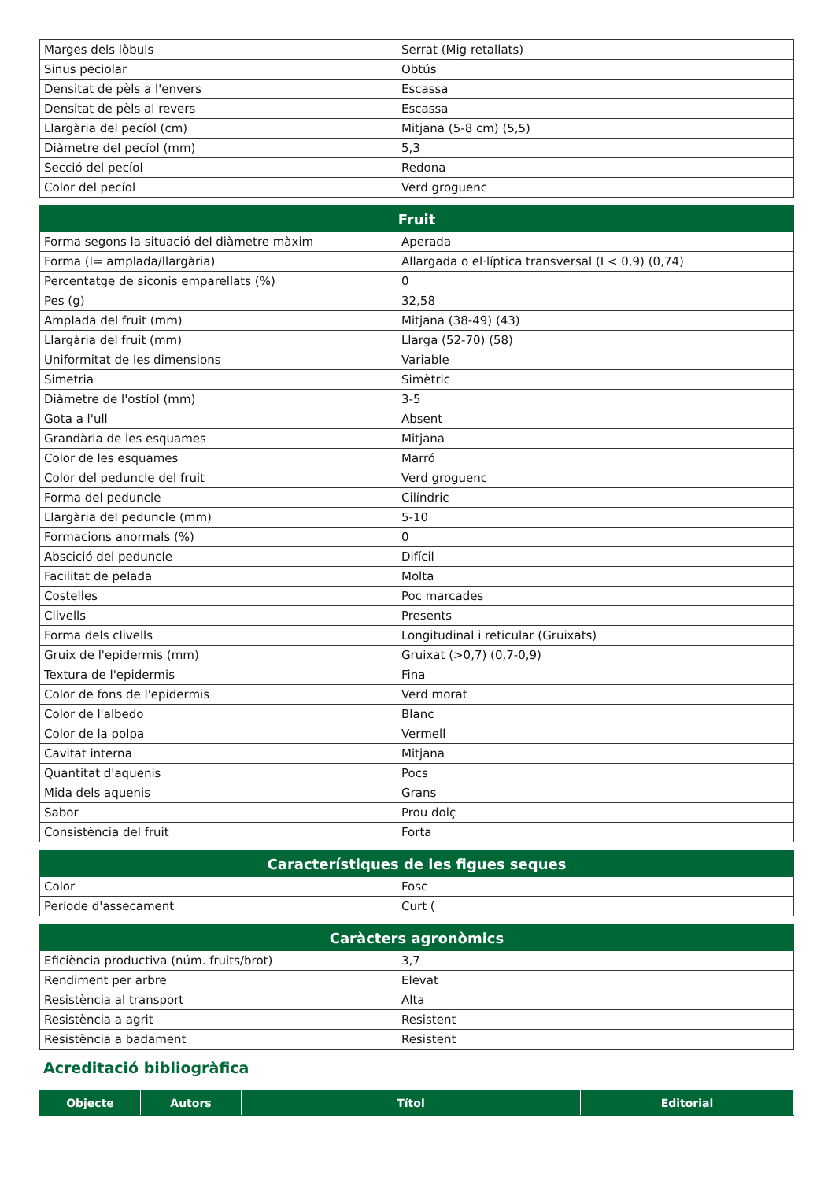| Marges dels lòbuls | Serrat (Mig retallats) |
| Sinus peciolar | Obtús |
| Densitat de pèls a l'envers | Escassa |
| Densitat de pèls al revers | Escassa |
| Llargària del pecíol (cm) | Mitjana (5-8 cm) (5,5) |
| Diàmetre del pecíol (mm) | 5,3 |
| Secció del pecíol | Redona |
| Color del pecíol | Verd groguenc |
| Fruit | |
| --- | --- |
| Forma segons la situació del diàmetre màxim | Aperada |
| Forma (I= amplada/llargària) | Allargada o el·líptica transversal (I < 0,9) (0,74) |
| Percentatge de siconis emparellats (%) | 0 |
| Pes (g) | 32,58 |
| Amplada del fruit (mm) | Mitjana (38-49) (43) |
| Llargària del fruit (mm) | Llarga (52-70) (58) |
| Uniformitat de les dimensions | Variable |
| Simetria | Simètric |
| Diàmetre de l'ostíol (mm) | 3-5 |
| Gota a l'ull | Absent |
| Grandària de les esquames | Mitjana |
| Color de les esquames | Marró |
| Color del peduncle del fruit | Verd groguenc |
| Forma del peduncle | Cilíndric |
| Llargària del peduncle (mm) | 5-10 |
| Formacions anormals (%) | 0 |
| Abscició del peduncle | Difícil |
| Facilitat de pelada | Molta |
| Costelles | Poc marcades |
| Clivells | Presents |
| Forma dels clivells | Longitudinal i reticular (Gruixats) |
| Gruix de l'epidermis (mm) | Gruixat (>0,7) (0,7-0,9) |
| Textura de l'epidermis | Fina |
| Color de fons de l'epidermis | Verd morat |
| Color de l'albedo | Blanc |
| Color de la polpa | Vermell |
| Cavitat interna | Mitjana |
| Quantitat d'aquenis | Pocs |
| Mida dels aquenis | Grans |
| Sabor | Prou dolç |
| Consistència del fruit | Forta |
| Característiques de les figues seques | |
| --- | --- |
| Color | Fosc |
| Període d'assecament | Curt ( |
| Caràcters agronòmics | |
| --- | --- |
| Eficiència productiva (núm. fruits/brot) | 3,7 |
| Rendiment per arbre | Elevat |
| Resistència al transport | Alta |
| Resistència a agrit | Resistent |
| Resistència a badament | Resistent |
Acreditació bibliogràfica
| Objecte | Autors | Títol | Editorial |
| --- | --- | --- | --- |